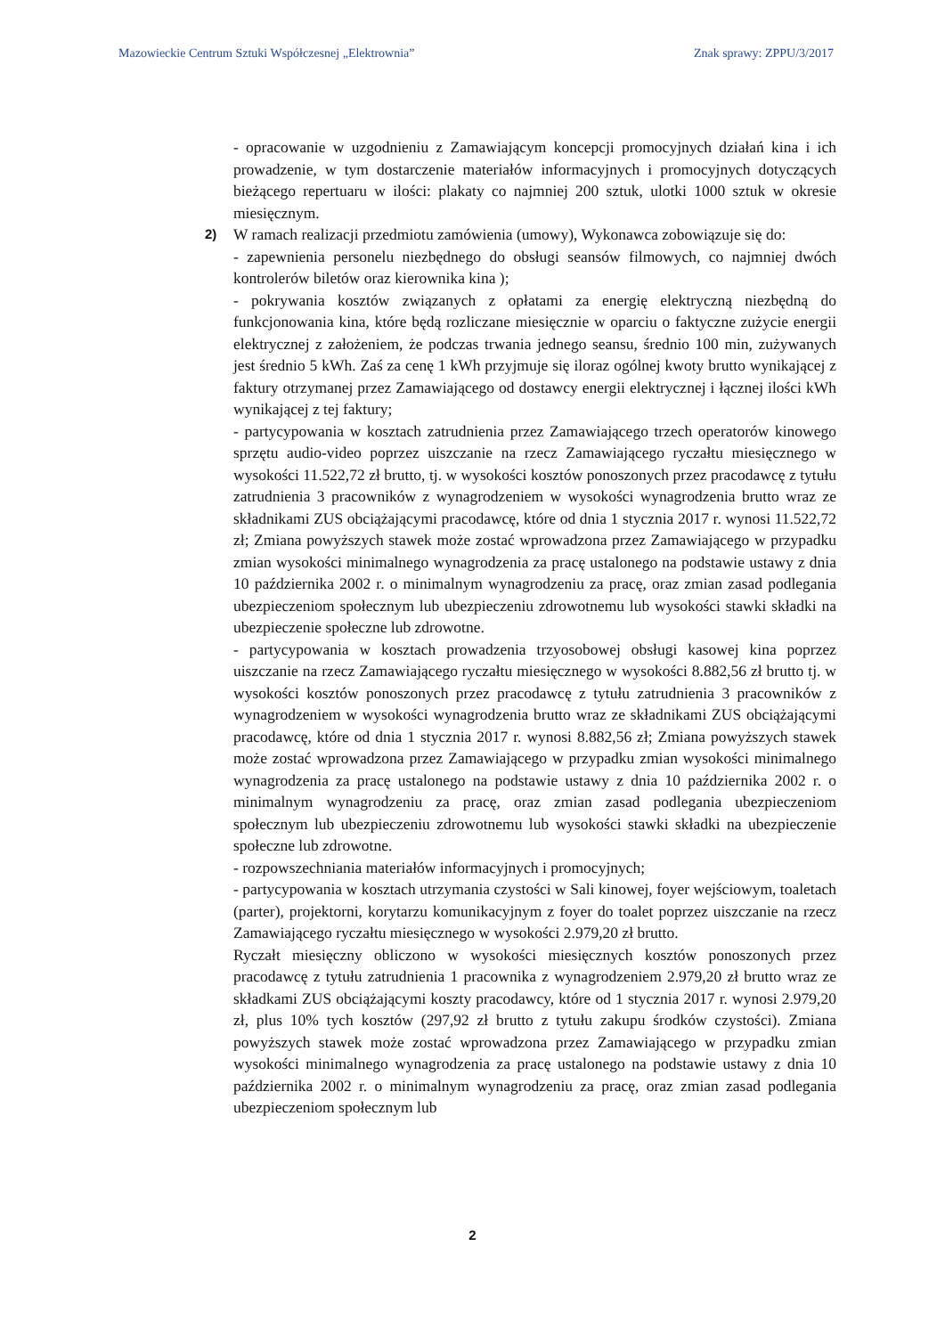Mazowieckie Centrum Sztuki Współczesnej „Elektrownia” Znak sprawy: ZPPU/3/2017
- opracowanie w uzgodnieniu z Zamawiającym koncepcji promocyjnych działań kina i ich prowadzenie, w tym dostarczenie materiałów informacyjnych i promocyjnych dotyczących bieżącego repertuaru w ilości: plakaty co najmniej 200 sztuk, ulotki 1000 sztuk w okresie miesięcznym.
2)
W ramach realizacji przedmiotu zamówienia (umowy), Wykonawca zobowiązuje się do:
- zapewnienia personelu niezbędnego do obsługi seansów filmowych, co najmniej dwóch kontrolerów biletów oraz kierownika kina );
- pokrywania kosztów związanych z opłatami za energię elektryczną niezbędną do funkcjonowania kina, które będą rozliczane miesięcznie w oparciu o faktyczne zużycie energii elektrycznej z założeniem, że podczas trwania jednego seansu, średnio 100 min, zużywanych jest średnio 5 kWh. Zaś za cenę 1 kWh przyjmuje się iloraz ogólnej kwoty brutto wynikającej z faktury otrzymanej przez Zamawiającego od dostawcy energii elektrycznej i łącznej ilości kWh wynikającej z tej faktury;
- partycypowania w kosztach zatrudnienia przez Zamawiającego trzech operatorów kinowego sprzętu audio-video poprzez uiszczanie na rzecz Zamawiającego ryczałtu miesięcznego w wysokości 11.522,72 zł brutto, tj. w wysokości kosztów ponoszonych przez pracodawcę z tytułu zatrudnienia 3 pracowników z wynagrodzeniem w wysokości wynagrodzenia brutto wraz ze składnikami ZUS obciążającymi pracodawcę, które od dnia 1 stycznia 2017 r. wynosi 11.522,72 zł; Zmiana powyższych stawek może zostać wprowadzona przez Zamawiającego w przypadku zmian wysokości minimalnego wynagrodzenia za pracę ustalonego na podstawie ustawy z dnia 10 października 2002 r. o minimalnym wynagrodzeniu za pracę, oraz zmian zasad podlegania ubezpieczeniom społecznym lub ubezpieczeniu zdrowotnemu lub wysokości stawki składki na ubezpieczenie społeczne lub zdrowotne.
- partycypowania w kosztach prowadzenia trzyosobowej obsługi kasowej kina poprzez uiszczanie na rzecz Zamawiającego ryczałtu miesięcznego w wysokości 8.882,56 zł brutto tj. w wysokości kosztów ponoszonych przez pracodawcę z tytułu zatrudnienia 3 pracowników z wynagrodzeniem w wysokości wynagrodzenia brutto wraz ze składnikami ZUS obciążającymi pracodawcę, które od dnia 1 stycznia 2017 r. wynosi 8.882,56 zł; Zmiana powyższych stawek może zostać wprowadzona przez Zamawiającego w przypadku zmian wysokości minimalnego wynagrodzenia za pracę ustalonego na podstawie ustawy z dnia 10 października 2002 r. o minimalnym wynagrodzeniu za pracę, oraz zmian zasad podlegania ubezpieczeniom społecznym lub ubezpieczeniu zdrowotnemu lub wysokości stawki składki na ubezpieczenie społeczne lub zdrowotne.
- rozpowszechniania materiałów informacyjnych i promocyjnych;
- partycypowania w kosztach utrzymania czystości w Sali kinowej, foyer wejściowym, toaletach (parter), projektorni, korytarzu komunikacyjnym z foyer do toalet poprzez uiszczanie na rzecz Zamawiającego ryczałtu miesięcznego w wysokości 2.979,20 zł brutto.
Ryczałt miesięczny obliczono w wysokości miesięcznych kosztów ponoszonych przez pracodawcę z tytułu zatrudnienia 1 pracownika z wynagrodzeniem 2.979,20 zł brutto wraz ze składkami ZUS obciążającymi koszty pracodawcy, które od 1 stycznia 2017 r. wynosi 2.979,20 zł, plus 10% tych kosztów (297,92 zł brutto z tytułu zakupu środków czystości). Zmiana powyższych stawek może zostać wprowadzona przez Zamawiającego w przypadku zmian wysokości minimalnego wynagrodzenia za pracę ustalonego na podstawie ustawy z dnia 10 października 2002 r. o minimalnym wynagrodzeniu za pracę, oraz zmian zasad podlegania ubezpieczeniom społecznym lub
2